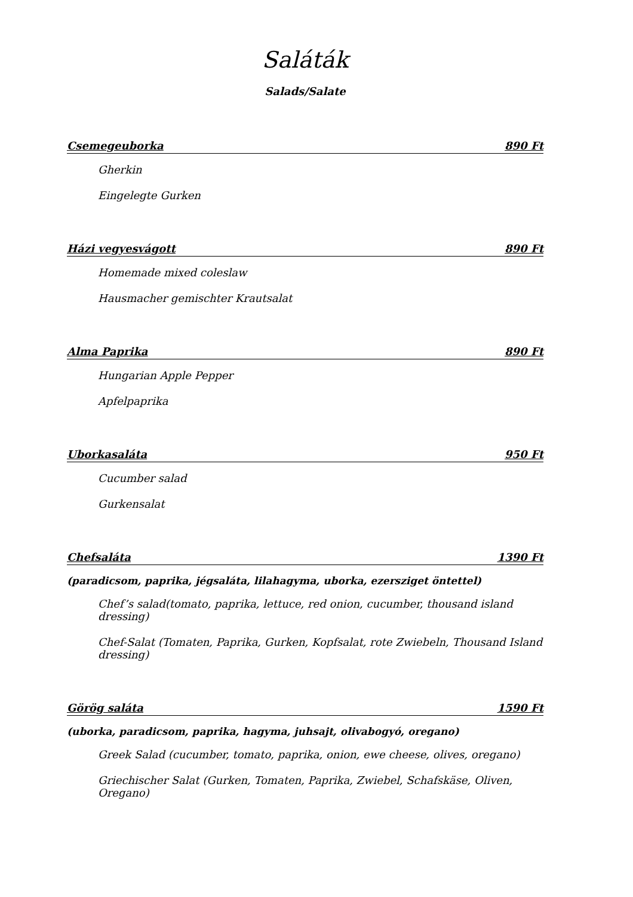Saláták
Salads/Salate
Csemegeuborka 890 Ft
Gherkin
Eingelegte Gurken
Házi vegyesvágott 890 Ft
Homemade mixed coleslaw
Hausmacher gemischter Krautsalat
Alma Paprika 890 Ft
Hungarian Apple Pepper
Apfelpaprika
Uborkasaláta 950 Ft
Cucumber salad
Gurkensalat
Chefsaláta 1390 Ft
(paradicsom, paprika, jégsaláta, lilahagyma, uborka, ezersziget öntettel)
Chef’s salad(tomato, paprika, lettuce, red onion, cucumber, thousand island dressing)
Chef-Salat (Tomaten, Paprika, Gurken, Kopfsalat, rote Zwiebeln, Thousand Island dressing)
Görög saláta 1590 Ft
(uborka, paradicsom, paprika, hagyma, juhsajt, olivabogyó, oregano)
Greek Salad (cucumber, tomato, paprika, onion, ewe cheese, olives, oregano)
Griechischer Salat (Gurken, Tomaten, Paprika, Zwiebel, Schafskäse, Oliven, Oregano)